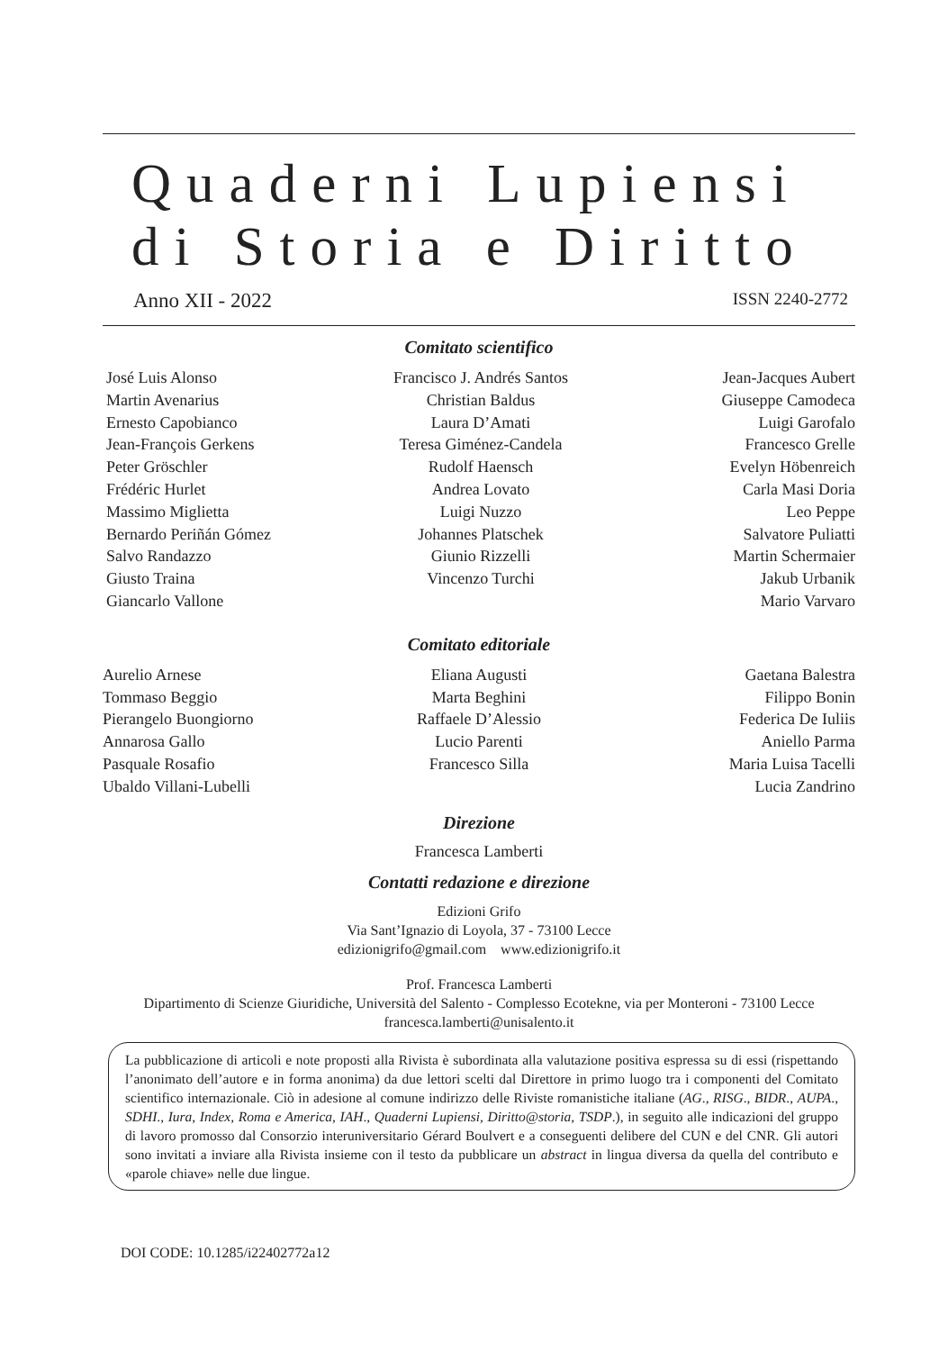Quaderni Lupiensi
di Storia e Diritto
Anno XII - 2022 ISSN 2240-2772
Comitato scientifico
José Luis Alonso
Martin Avenarius
Ernesto Capobianco
Jean-François Gerkens
Peter Gröschler
Frédéric Hurlet
Massimo Miglietta
Bernardo Periñán Gómez
Salvo Randazzo
Giusto Traina
Giancarlo Vallone
Francisco J. Andrés Santos
Christian Baldus
Laura D’Amati
Teresa Giménez-Candela
Rudolf Haensch
Andrea Lovato
Luigi Nuzzo
Johannes Platschek
Giunio Rizzelli
Vincenzo Turchi
Jean-Jacques Aubert
Giuseppe Camodeca
Luigi Garofalo
Francesco Grelle
Evelyn Höbenreich
Carla Masi Doria
Leo Peppe
Salvatore Puliatti
Martin Schermaier
Jakub Urbanik
Mario Varvaro
Comitato editoriale
Aurelio Arnese
Tommaso Beggio
Pierangelo Buongiorno
Annarosa Gallo
Pasquale Rosafio
Ubaldo Villani-Lubelli
Eliana Augusti
Marta Beghini
Raffaele D’Alessio
Lucio Parenti
Francesco Silla
Gaetana Balestra
Filippo Bonin
Federica De Iuliis
Aniello Parma
Maria Luisa Tacelli
Lucia Zandrino
Direzione
Francesca Lamberti
Contatti redazione e direzione
Edizioni Grifo
Via Sant’Ignazio di Loyola, 37 - 73100 Lecce
edizionigrifo@gmail.com www.edizionigrifo.it
Prof. Francesca Lamberti
Dipartimento di Scienze Giuridiche, Università del Salento - Complesso Ecotekne, via per Monteroni - 73100 Lecce
francesca.lamberti@unisalento.it
La pubblicazione di articoli e note proposti alla Rivista è subordinata alla valutazione positiva espressa su di essi (rispettando l’anonimato dell’autore e in forma anonima) da due lettori scelti dal Direttore in primo luogo tra i componenti del Comitato scientifico internazionale. Ciò in adesione al comune indirizzo delle Riviste romanistiche italiane (AG., RISG., BIDR., AUPA., SDHI., Iura, Index, Roma e America, IAH., Quaderni Lupiensi, Diritto@storia, TSDP.), in seguito alle indicazioni del gruppo di lavoro promosso dal Consorzio interuniversitario Gérard Boulvert e a conseguenti delibere del CUN e del CNR. Gli autori sono invitati a inviare alla Rivista insieme con il testo da pubblicare un abstract in lingua diversa da quella del contributo e «parole chiave» nelle due lingue.
DOI CODE: 10.1285/i22402772a12